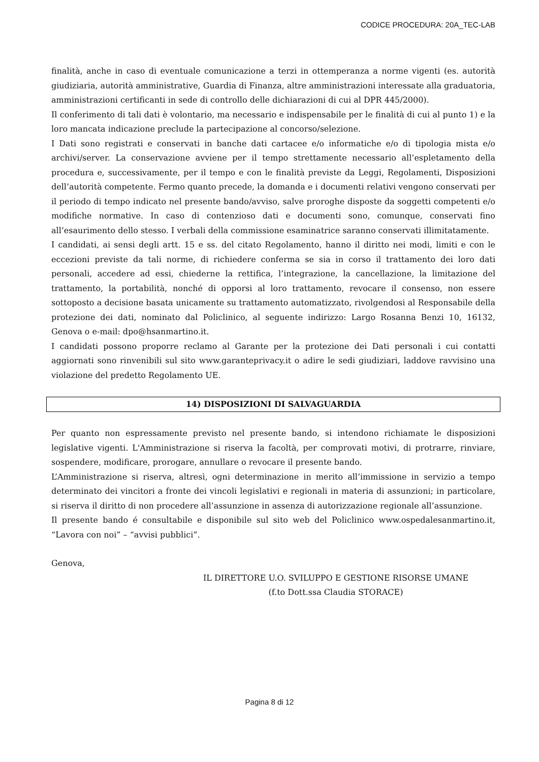CODICE PROCEDURA: 20A_TEC-LAB
finalità, anche in caso di eventuale comunicazione a terzi in ottemperanza a norme vigenti (es. autorità giudiziaria, autorità amministrative, Guardia di Finanza, altre amministrazioni interessate alla graduatoria, amministrazioni certificanti in sede di controllo delle dichiarazioni di cui al DPR 445/2000).
Il conferimento di tali dati è volontario, ma necessario e indispensabile per le finalità di cui al punto 1) e la loro mancata indicazione preclude la partecipazione al concorso/selezione.
I Dati sono registrati e conservati in banche dati cartacee e/o informatiche e/o di tipologia mista e/o archivi/server. La conservazione avviene per il tempo strettamente necessario all’espletamento della procedura e, successivamente, per il tempo e con le finalità previste da Leggi, Regolamenti, Disposizioni dell’autorità competente. Fermo quanto precede, la domanda e i documenti relativi vengono conservati per il periodo di tempo indicato nel presente bando/avviso, salve proroghe disposte da soggetti competenti e/o modifiche normative. In caso di contenzioso dati e documenti sono, comunque, conservati fino all’esaurimento dello stesso. I verbali della commissione esaminatrice saranno conservati illimitatamente.
I candidati, ai sensi degli artt. 15 e ss. del citato Regolamento, hanno il diritto nei modi, limiti e con le eccezioni previste da tali norme, di richiedere conferma se sia in corso il trattamento dei loro dati personali, accedere ad essi, chiederne la rettifica, l’integrazione, la cancellazione, la limitazione del trattamento, la portabilità, nonché di opporsi al loro trattamento, revocare il consenso, non essere sottoposto a decisione basata unicamente su trattamento automatizzato, rivolgendosi al Responsabile della protezione dei dati, nominato dal Policlinico, al seguente indirizzo: Largo Rosanna Benzi 10, 16132, Genova o e-mail: dpo@hsanmartino.it.
I candidati possono proporre reclamo al Garante per la protezione dei Dati personali i cui contatti aggiornati sono rinvenibili sul sito www.garanteprivacy.it o adire le sedi giudiziari, laddove ravvisino una violazione del predetto Regolamento UE.
14) DISPOSIZIONI DI SALVAGUARDIA
Per quanto non espressamente previsto nel presente bando, si intendono richiamate le disposizioni legislative vigenti. L'Amministrazione si riserva la facoltà, per comprovati motivi, di protrarre, rinviare, sospendere, modificare, prorogare, annullare o revocare il presente bando.
L’Amministrazione si riserva, altresì, ogni determinazione in merito all’immissione in servizio a tempo determinato dei vincitori a fronte dei vincoli legislativi e regionali in materia di assunzioni; in particolare, si riserva il diritto di non procedere all’assunzione in assenza di autorizzazione regionale all’assunzione.
Il presente bando é consultabile e disponibile sul sito web del Policlinico www.ospedalesanmartino.it, “Lavora con noi” – “avvisi pubblici”.
Genova,
IL DIRETTORE U.O. SVILUPPO E GESTIONE RISORSE UMANE
(f.to Dott.ssa Claudia STORACE)
Pagina 8 di 12